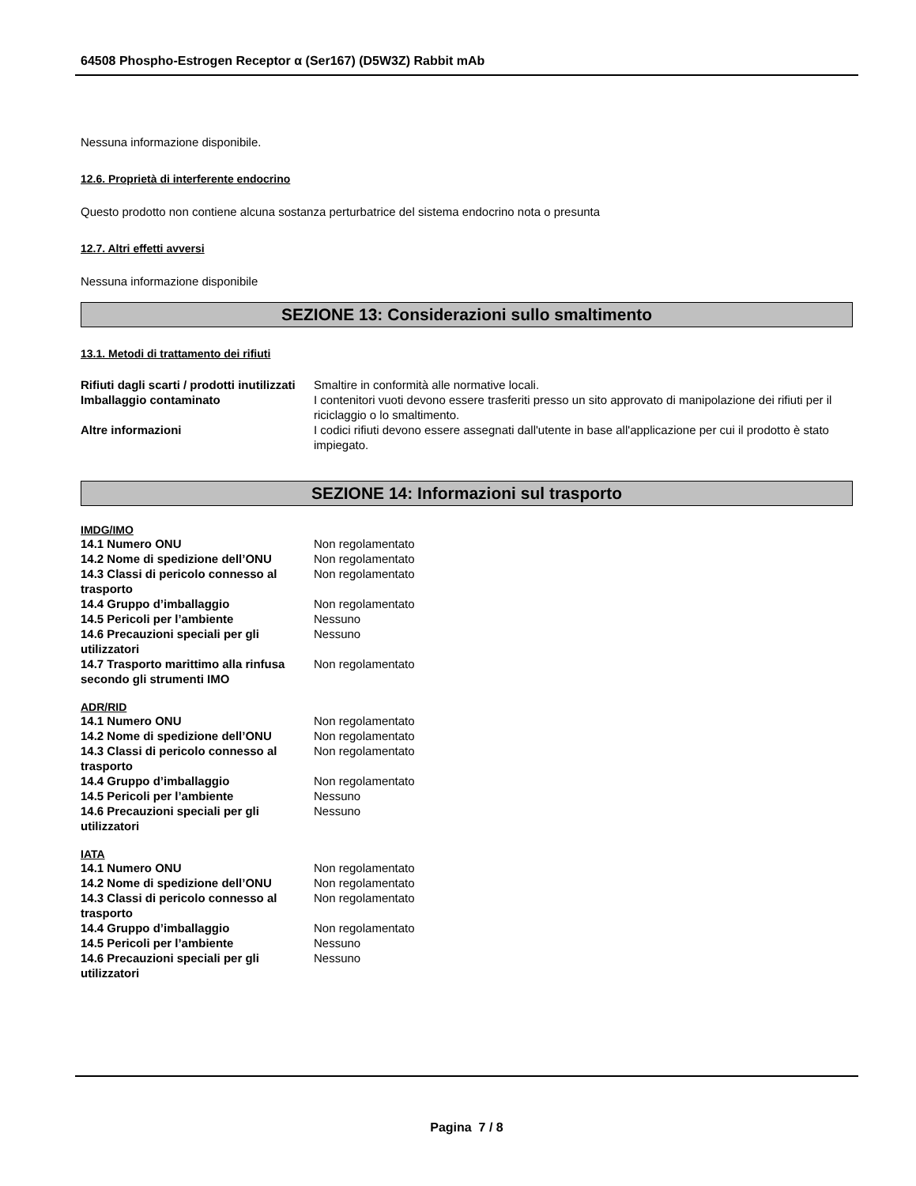64508 Phospho-Estrogen Receptor α (Ser167) (D5W3Z) Rabbit mAb
Nessuna informazione disponibile.
12.6. Proprietà di interferente endocrino
Questo prodotto non contiene alcuna sostanza perturbatrice del sistema endocrino nota o presunta
12.7. Altri effetti avversi
Nessuna informazione disponibile
SEZIONE 13: Considerazioni sullo smaltimento
13.1. Metodi di trattamento dei rifiuti
| Rifiuti dagli scarti / prodotti inutilizzati | Smaltire in conformità alle normative locali. |
| Imballaggio contaminato | I contenitori vuoti devono essere trasferiti presso un sito approvato di manipolazione dei rifiuti per il riciclaggio o lo smaltimento. |
| Altre informazioni | I codici rifiuti devono essere assegnati dall'utente in base all'applicazione per cui il prodotto è stato impiegato. |
SEZIONE 14: Informazioni sul trasporto
IMDG/IMO
| 14.1 Numero ONU | Non regolamentato |
| 14.2 Nome di spedizione dell’ONU | Non regolamentato |
| 14.3 Classi di pericolo connesso al trasporto | Non regolamentato |
| 14.4 Gruppo d’imballaggio | Non regolamentato |
| 14.5 Pericoli per l’ambiente | Nessuno |
| 14.6 Precauzioni speciali per gli utilizzatori | Nessuno |
| 14.7 Trasporto marittimo alla rinfusa secondo gli strumenti IMO | Non regolamentato |
ADR/RID
| 14.1 Numero ONU | Non regolamentato |
| 14.2 Nome di spedizione dell’ONU | Non regolamentato |
| 14.3 Classi di pericolo connesso al trasporto | Non regolamentato |
| 14.4 Gruppo d’imballaggio | Non regolamentato |
| 14.5 Pericoli per l’ambiente | Nessuno |
| 14.6 Precauzioni speciali per gli utilizzatori | Nessuno |
IATA
| 14.1 Numero ONU | Non regolamentato |
| 14.2 Nome di spedizione dell’ONU | Non regolamentato |
| 14.3 Classi di pericolo connesso al trasporto | Non regolamentato |
| 14.4 Gruppo d’imballaggio | Non regolamentato |
| 14.5 Pericoli per l’ambiente | Nessuno |
| 14.6 Precauzioni speciali per gli utilizzatori | Nessuno |
Pagina 7 / 8